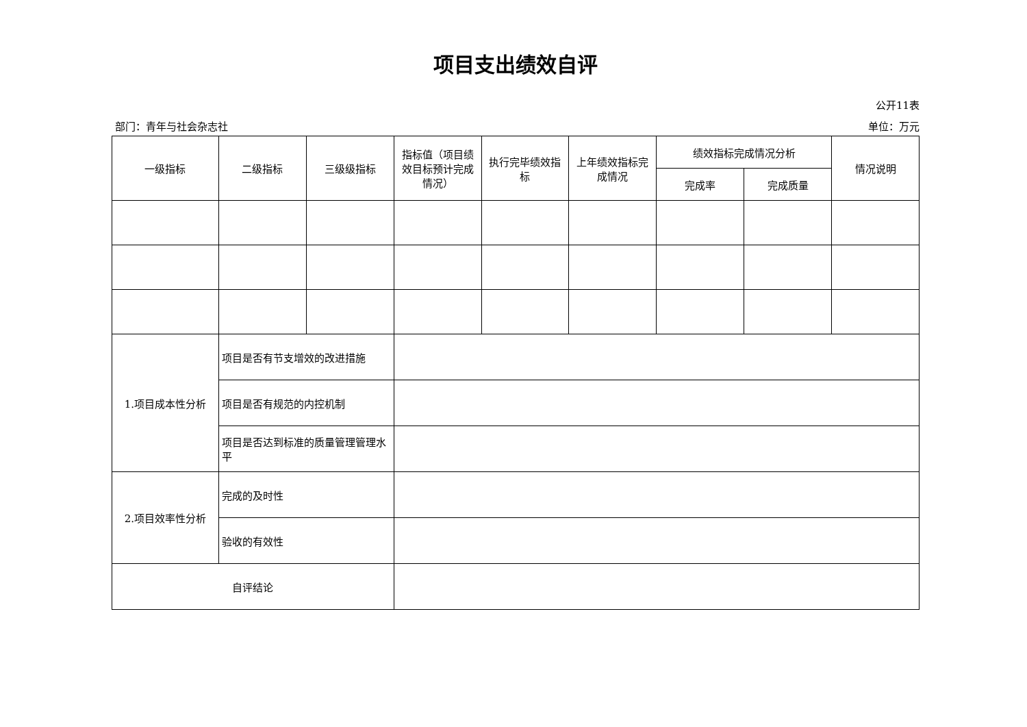项目支出绩效自评
公开11表
部门：青年与社会杂志社 单位：万元
| 一级指标 | 二级指标 | 三级级指标 | 指标值（项目绩效目标预计完成情况） | 执行完毕绩效指标 | 上年绩效指标完成情况 | 绩效指标完成情况分析 | | 情况说明 |
| --- | --- | --- | --- | --- | --- | --- | --- | --- |
| | | | | | | 完成率 | 完成质量 | |
| 1.项目成本性分析 | 项目是否有节支增效的改进措施 | | | | | | | |
| | 项目是否有规范的内控机制 | | | | | | | |
| | 项目是否达到标准的质量管理管理水平 | | | | | | | |
| 2.项目效率性分析 | 完成的及时性 | | | | | | | |
| | 验收的有效性 | | | | | | | |
| 自评结论 | | | | | | | | |